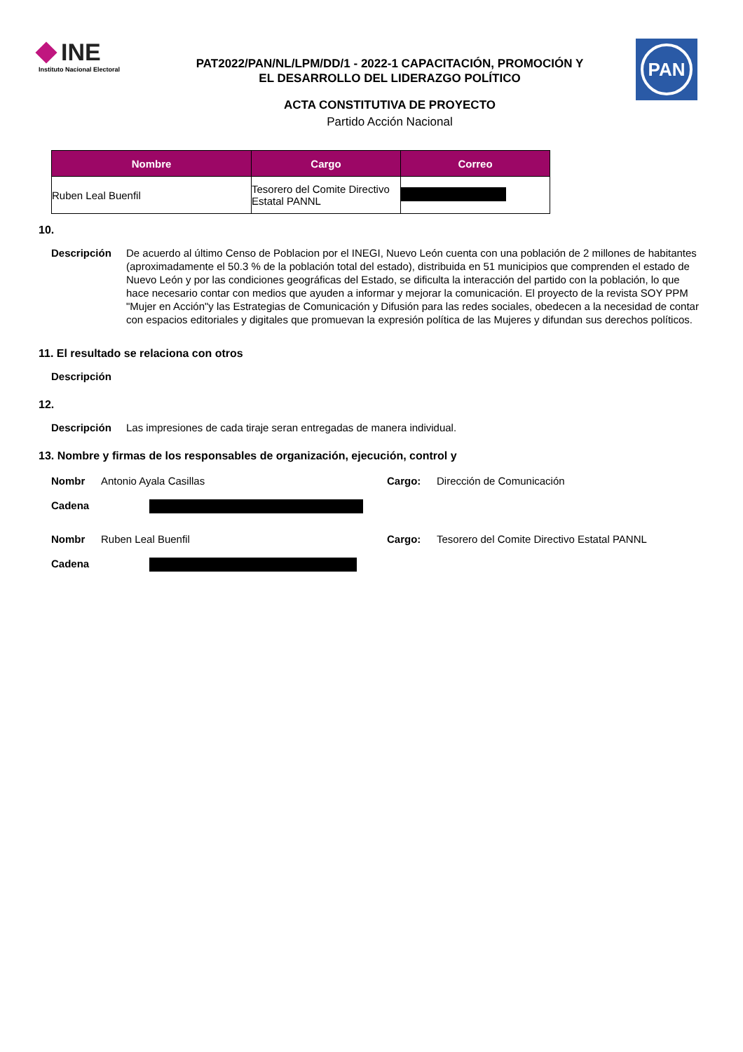INE
Instituto Nacional Electoral
PAT2022/PAN/NL/LPM/DD/1 - 2022-1 CAPACITACIÓN, PROMOCIÓN Y
EL DESARROLLO DEL LIDERAZGO POLÍTICO
ACTA CONSTITUTIVA DE PROYECTO
Partido Acción Nacional
PAN
| Nombre | Cargo | Correo |
| --- | --- | --- |
| Ruben Leal Buenfil | Tesorero del Comite Directivo Estatal PANNL | |
10.
Descripción De acuerdo al último Censo de Poblacion por el INEGI, Nuevo León cuenta con una población de 2 millones de habitantes (aproximadamente el 50.3 % de la población total del estado), distribuida en 51 municipios que comprenden el estado de Nuevo León y por las condiciones geográficas del Estado, se dificulta la interacción del partido con la población, lo que hace necesario contar con medios que ayuden a informar y mejorar la comunicación. El proyecto de la revista SOY PPM "Mujer en Acción"y las Estrategias de Comunicación y Difusión para las redes sociales, obedecen a la necesidad de contar con espacios editoriales y digitales que promuevan la expresión política de las Mujeres y difundan sus derechos políticos.
11. El resultado se relaciona con otros
Descripción
12.
Descripción Las impresiones de cada tiraje seran entregadas de manera individual.
13. Nombre y firmas de los responsables de organización, ejecución, control y
Nombr Antonio Ayala Casillas Cargo: Dirección de Comunicación
Cadena
Nombr Ruben Leal Buenfil Cargo: Tesorero del Comite Directivo Estatal PANNL
Cadena